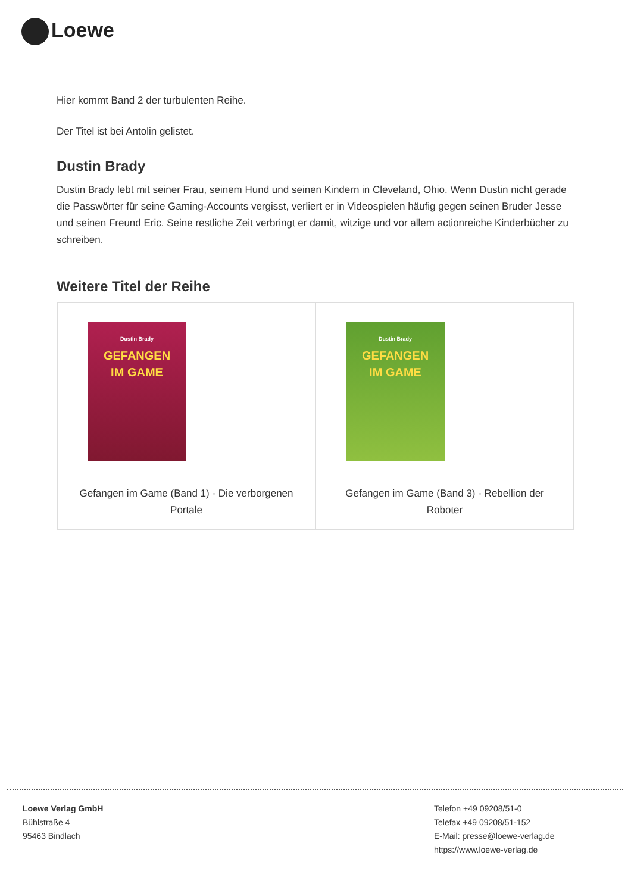Loewe
Hier kommt Band 2 der turbulenten Reihe.
Der Titel ist bei Antolin gelistet.
Dustin Brady
Dustin Brady lebt mit seiner Frau, seinem Hund und seinen Kindern in Cleveland, Ohio. Wenn Dustin nicht gerade die Passwörter für seine Gaming-Accounts vergisst, verliert er in Videospielen häufig gegen seinen Bruder Jesse und seinen Freund Eric. Seine restliche Zeit verbringt er damit, witzige und vor allem actionreiche Kinderbücher zu schreiben.
Weitere Titel der Reihe
| Dustin Brady GEFANGEN IM GAME Gefangen im Game (Band 1) - Die verborgenen Portale | Dustin Brady GEFANGEN IM GAME Gefangen im Game (Band 3) - Rebellion der Roboter |
Loewe Verlag GmbH
Bühlstraße 4
95463 Bindlach
Telefon +49 09208/51-0
Telefax +49 09208/51-152
E-Mail: presse@loewe-verlag.de
https://www.loewe-verlag.de